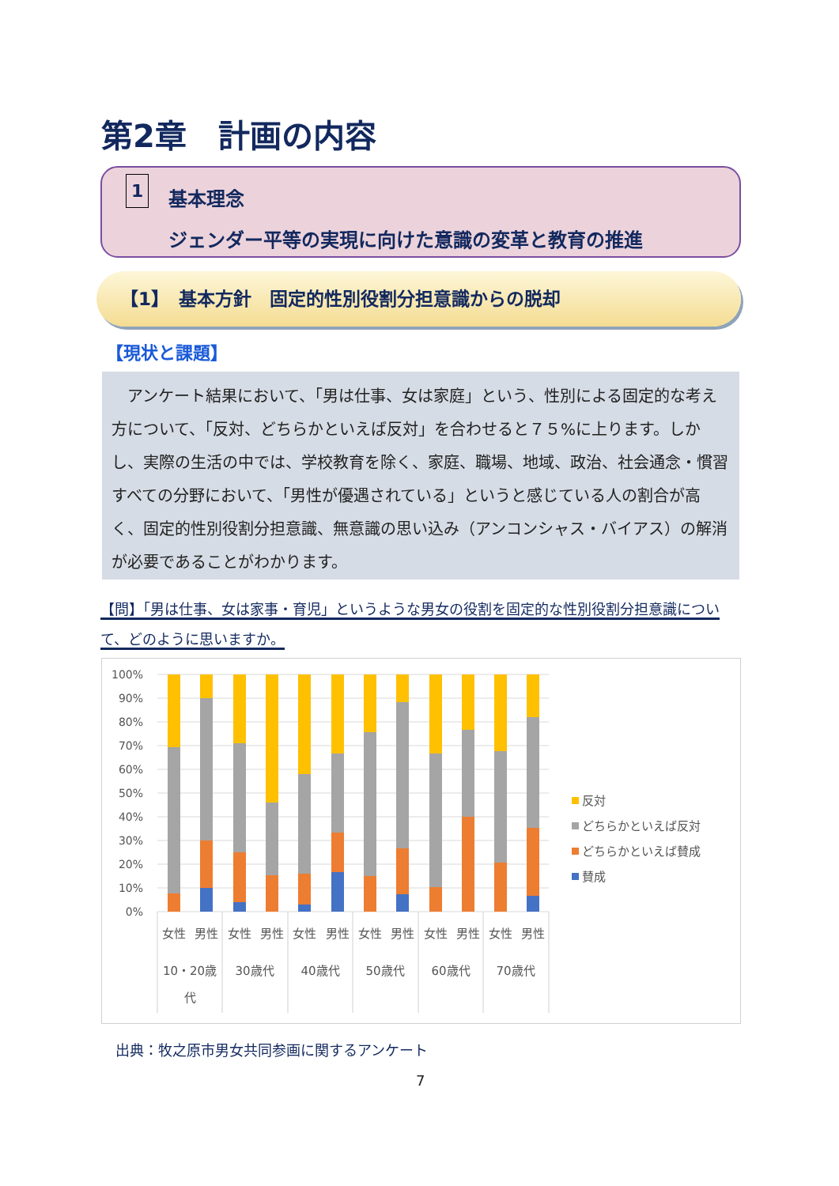第2章　計画の内容
1
基本理念
ジェンダー平等の実現に向けた意識の変革と教育の推進
【1】　基本方針　固定的性別役割分担意識からの脱却
【現状と課題】
　アンケート結果において、「男は仕事、女は家庭」という、性別による固定的な考え方について、「反対、どちらかといえば反対」を合わせると７５%に上ります。しかし、実際の生活の中では、学校教育を除く、家庭、職場、地域、政治、社会通念・慣習すべての分野において、「男性が優遇されている」というと感じている人の割合が高く、固定的性別役割分担意識、無意識の思い込み（アンコンシャス・バイアス）の解消が必要であることがわかります。
【問】「男は仕事、女は家事・育児」というような男女の役割を固定的な性別役割分担意識について、どのように思いますか。
100%
90%
80%
70%
60%
50%
40%
30%
20%
10%
0%
女性
男性
女性
男性
女性
男性
女性
男性
女性
男性
女性
男性
10・20歳
代
30歳代
40歳代
50歳代
60歳代
70歳代
反対
どちらかといえば反対
どちらかといえば賛成
賛成
出典：牧之原市男女共同参画に関するアンケート
7